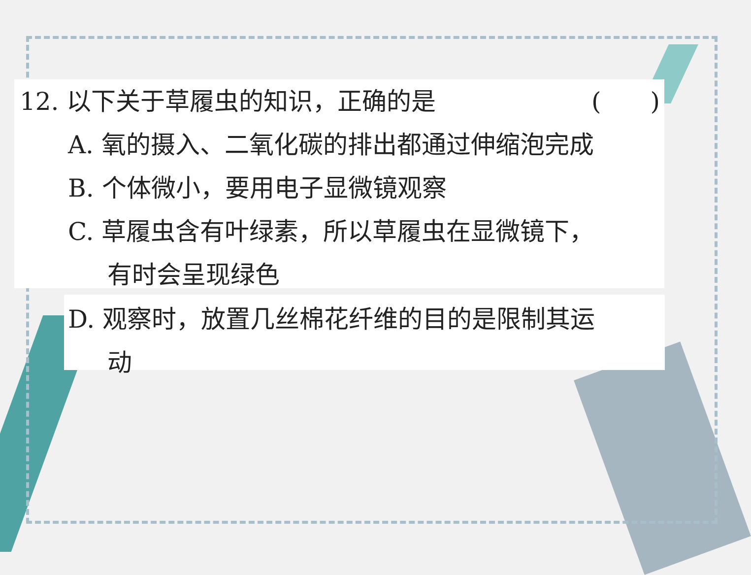12. 以下关于草履虫的知识，正确的是 (　　)
A. 氧的摄入、二氧化碳的排出都通过伸缩泡完成
B. 个体微小，要用电子显微镜观察
C. 草履虫含有叶绿素，所以草履虫在显微镜下，
有时会呈现绿色
D. 观察时，放置几丝棉花纤维的目的是限制其运
动